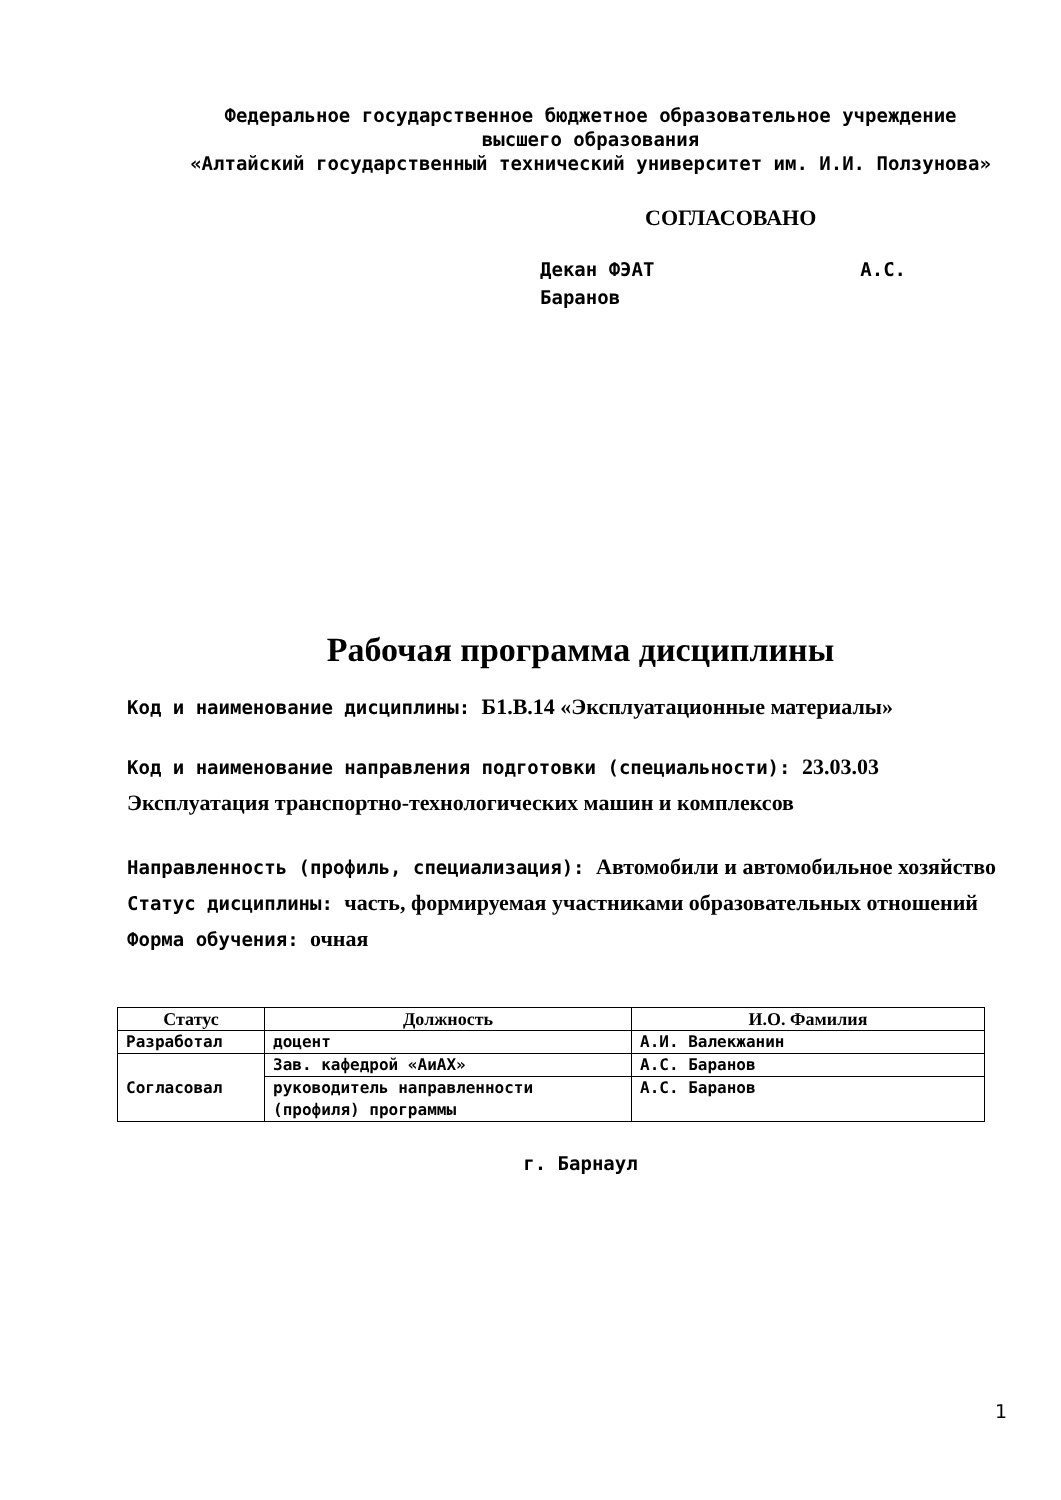Федеральное государственное бюджетное образовательное учреждение
высшего образования
«Алтайский государственный технический университет им. И.И. Ползунова»
СОГЛАСОВАНО
Декан ФЭАТ А.С. Баранов
Рабочая программа дисциплины
Код и наименование дисциплины: Б1.В.14 «Эксплуатационные материалы»
Код и наименование направления подготовки (специальности): 23.03.03 Эксплуатация транспортно-технологических машин и комплексов
Направленность (профиль, специализация): Автомобили и автомобильное хозяйство
Статус дисциплины: часть, формируемая участниками образовательных отношений
Форма обучения: очная
| Статус | Должность | И.О. Фамилия |
| --- | --- | --- |
| Разработал | доцент | А.И. Валекжанин |
| Согласовал | Зав. кафедрой «АиАХ» | А.С. Баранов |
| | руководитель направленности (профиля) программы | А.С. Баранов |
г. Барнаул
1